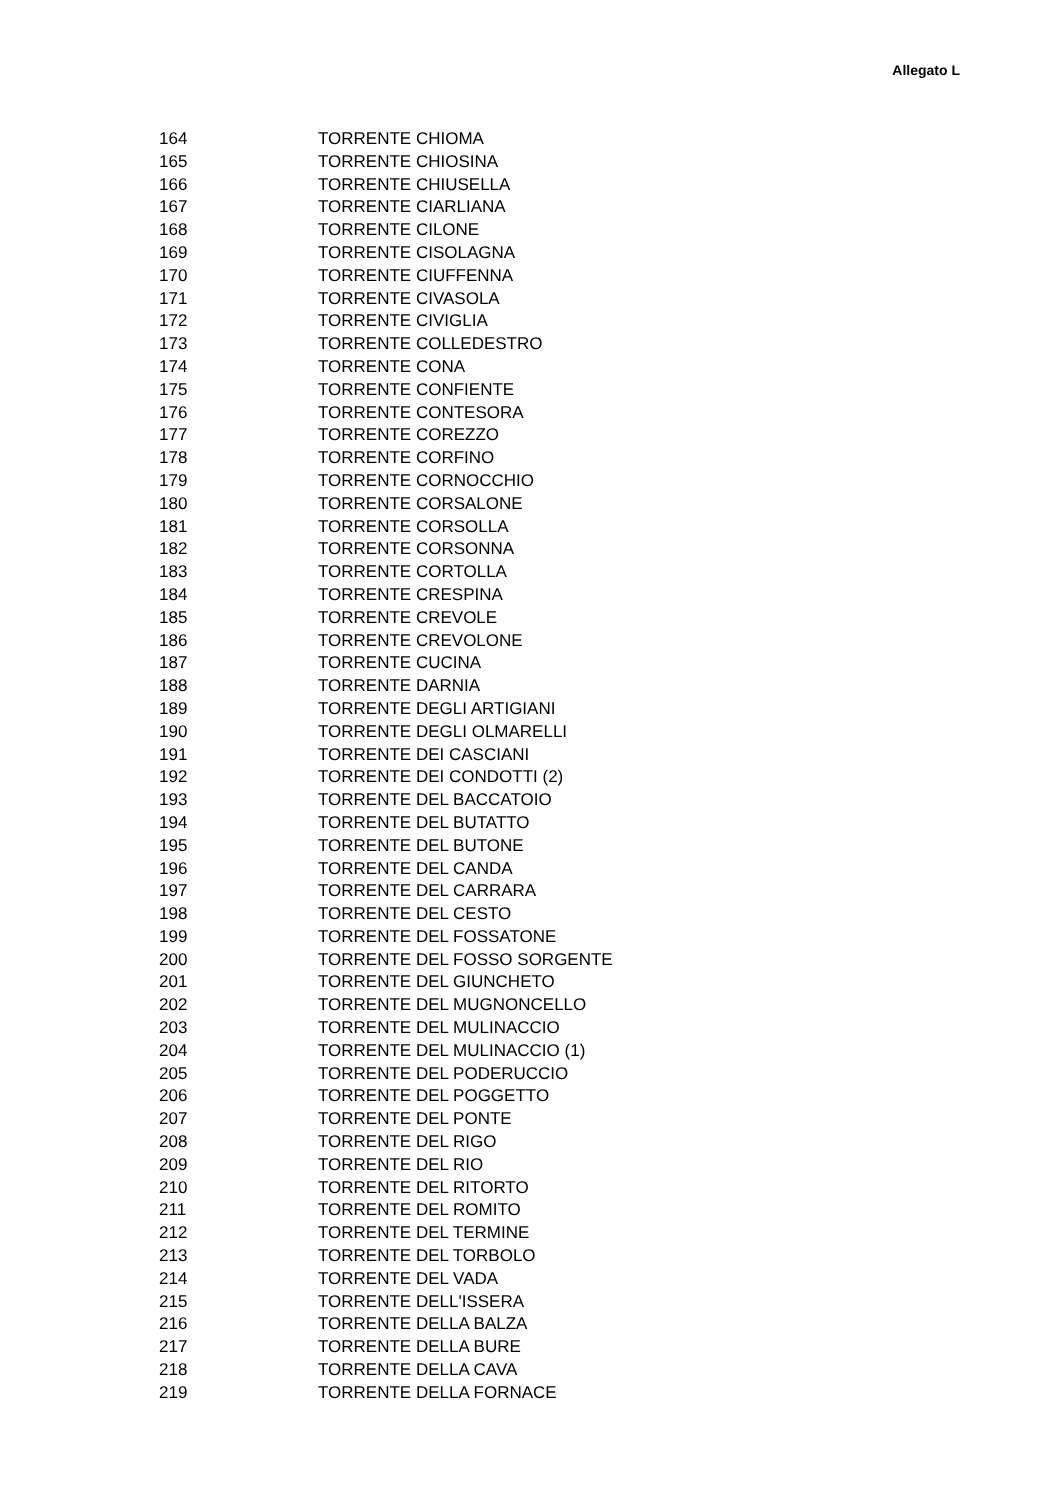Allegato L
| 164 | TORRENTE CHIOMA |
| 165 | TORRENTE CHIOSINA |
| 166 | TORRENTE CHIUSELLA |
| 167 | TORRENTE CIARLIANA |
| 168 | TORRENTE CILONE |
| 169 | TORRENTE CISOLAGNA |
| 170 | TORRENTE CIUFFENNA |
| 171 | TORRENTE CIVASOLA |
| 172 | TORRENTE CIVIGLIA |
| 173 | TORRENTE COLLEDESTRO |
| 174 | TORRENTE CONA |
| 175 | TORRENTE CONFIENTE |
| 176 | TORRENTE CONTESORA |
| 177 | TORRENTE COREZZO |
| 178 | TORRENTE CORFINO |
| 179 | TORRENTE CORNOCCHIO |
| 180 | TORRENTE CORSALONE |
| 181 | TORRENTE CORSOLLA |
| 182 | TORRENTE CORSONNA |
| 183 | TORRENTE CORTOLLA |
| 184 | TORRENTE CRESPINA |
| 185 | TORRENTE CREVOLE |
| 186 | TORRENTE CREVOLONE |
| 187 | TORRENTE CUCINA |
| 188 | TORRENTE DARNIA |
| 189 | TORRENTE DEGLI ARTIGIANI |
| 190 | TORRENTE DEGLI OLMARELLI |
| 191 | TORRENTE DEI CASCIANI |
| 192 | TORRENTE DEI CONDOTTI (2) |
| 193 | TORRENTE DEL BACCATOIO |
| 194 | TORRENTE DEL BUTATTO |
| 195 | TORRENTE DEL BUTONE |
| 196 | TORRENTE DEL CANDA |
| 197 | TORRENTE DEL CARRARA |
| 198 | TORRENTE DEL CESTO |
| 199 | TORRENTE DEL FOSSATONE |
| 200 | TORRENTE DEL FOSSO SORGENTE |
| 201 | TORRENTE DEL GIUNCHETO |
| 202 | TORRENTE DEL MUGNONCELLO |
| 203 | TORRENTE DEL MULINACCIO |
| 204 | TORRENTE DEL MULINACCIO (1) |
| 205 | TORRENTE DEL PODERUCCIO |
| 206 | TORRENTE DEL POGGETTO |
| 207 | TORRENTE DEL PONTE |
| 208 | TORRENTE DEL RIGO |
| 209 | TORRENTE DEL RIO |
| 210 | TORRENTE DEL RITORTO |
| 211 | TORRENTE DEL ROMITO |
| 212 | TORRENTE DEL TERMINE |
| 213 | TORRENTE DEL TORBOLO |
| 214 | TORRENTE DEL VADA |
| 215 | TORRENTE DELL'ISSERA |
| 216 | TORRENTE DELLA BALZA |
| 217 | TORRENTE DELLA BURE |
| 218 | TORRENTE DELLA CAVA |
| 219 | TORRENTE DELLA FORNACE |